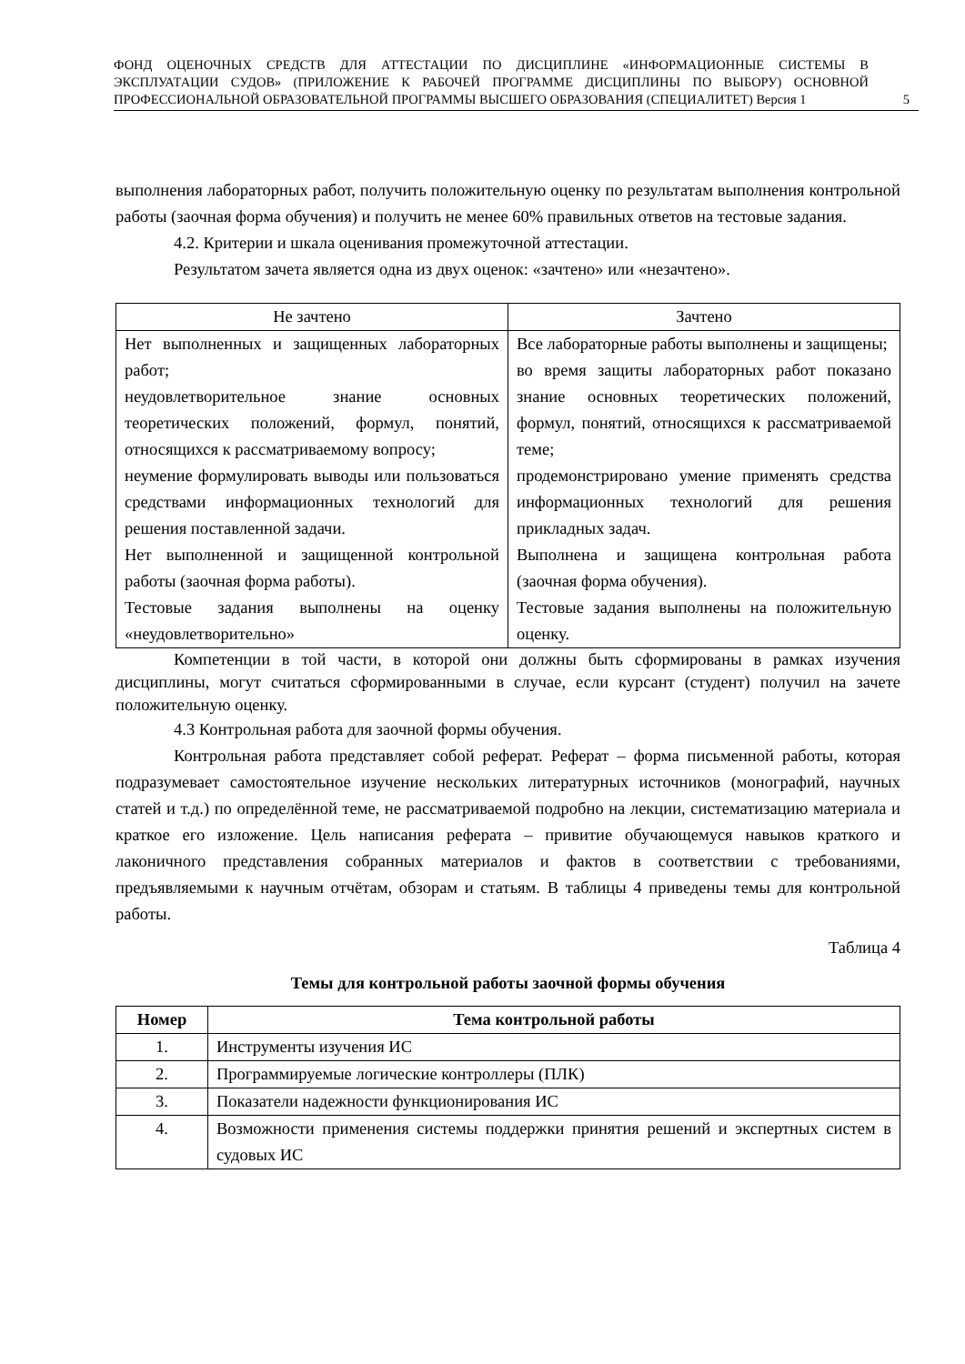ФОНД ОЦЕНОЧНЫХ СРЕДСТВ ДЛЯ АТТЕСТАЦИИ ПО ДИСЦИПЛИНЕ «ИНФОРМАЦИОННЫЕ СИСТЕМЫ В ЭКСПЛУАТАЦИИ СУДОВ» (ПРИЛОЖЕНИЕ К РАБОЧЕЙ ПРОГРАММЕ ДИСЦИПЛИНЫ ПО ВЫБОРУ) ОСНОВНОЙ ПРОФЕССИОНАЛЬНОЙ ОБРАЗОВАТЕЛЬНОЙ ПРОГРАММЫ ВЫСШЕГО ОБРАЗОВАНИЯ (СПЕЦИАЛИТЕТ) Версия 1
5
выполнения лабораторных работ, получить положительную оценку по результатам выполнения контрольной работы (заочная форма обучения) и получить не менее 60% правильных ответов на тестовые задания.
4.2. Критерии и шкала оценивания промежуточной аттестации.
Результатом зачета является одна из двух оценок: «зачтено» или «незачтено».
| Не зачтено | Зачтено |
| Нет выполненных и защищенных лабораторных работ; неудовлетворительное знание основных теоретических положений, формул, понятий, относящихся к рассматриваемому вопросу; неумение формулировать выводы или пользоваться средствами информационных технологий для решения поставленной задачи. Нет выполненной и защищенной контрольной работы (заочная форма работы). Тестовые задания выполнены на оценку «неудовлетворительно» | Все лабораторные работы выполнены и защищены; во время защиты лабораторных работ показано знание основных теоретических положений, формул, понятий, относящихся к рассматриваемой теме; продемонстрировано умение применять средства информационных технологий для решения прикладных задач. Выполнена и защищена контрольная работа (заочная форма обучения). Тестовые задания выполнены на положительную оценку. |
Компетенции в той части, в которой они должны быть сформированы в рамках изучения дисциплины, могут считаться сформированными в случае, если курсант (студент) получил на зачете положительную оценку.
4.3 Контрольная работа для заочной формы обучения.
Контрольная работа представляет собой реферат. Реферат – форма письменной работы, которая подразумевает самостоятельное изучение нескольких литературных источников (монографий, научных статей и т.д.) по определённой теме, не рассматриваемой подробно на лекции, систематизацию материала и краткое его изложение. Цель написания реферата – привитие обучающемуся навыков краткого и лаконичного представления собранных материалов и фактов в соответствии с требованиями, предъявляемыми к научным отчётам, обзорам и статьям. В таблицы 4 приведены темы для контрольной работы.
Таблица 4
Темы для контрольной работы заочной формы обучения
| Номер | Тема контрольной работы |
| --- | --- |
| 1. | Инструменты изучения ИС |
| 2. | Программируемые логические контроллеры (ПЛК) |
| 3. | Показатели надежности функционирования ИС |
| 4. | Возможности применения системы поддержки принятия решений и экспертных систем в судовых ИС |